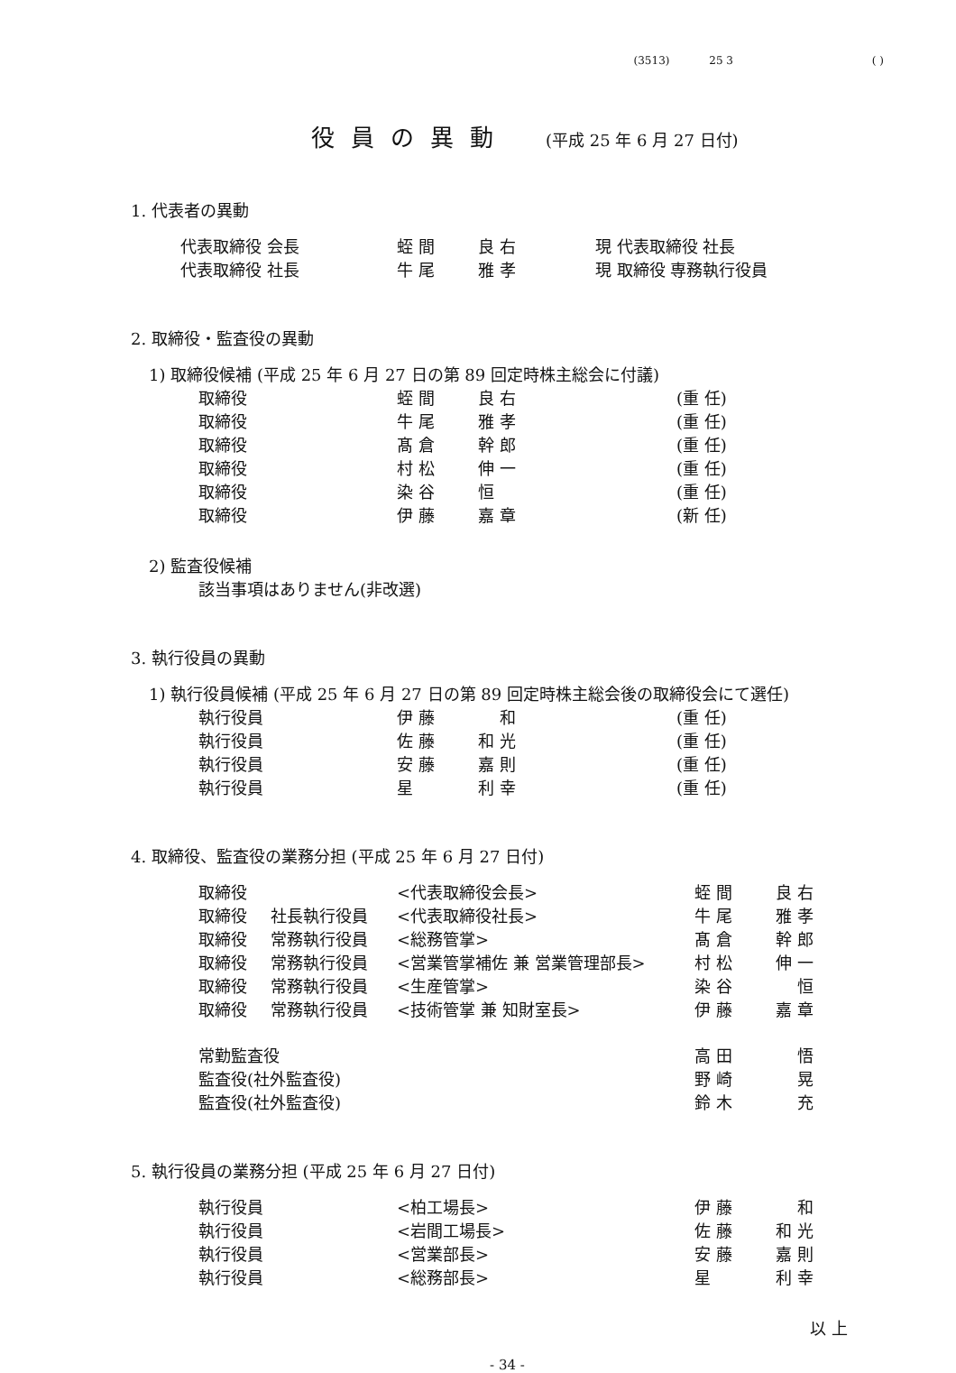(3513) 25 3 ( )
役員の異動 (平成 25 年 6 月 27 日付)
1. 代表者の異動
| 代表取締役 会長 | 蛭 間 | 良 右 | 現 代表取締役 社長 |
| 代表取締役 社長 | 牛 尾 | 雅 孝 | 現 取締役 専務執行役員 |
2. 取締役・監査役の異動
1) 取締役候補 (平成 25 年 6 月 27 日の第 89 回定時株主総会に付議)
| 取締役 | 蛭 間 | 良 右 | (重 任) |
| 取締役 | 牛 尾 | 雅 孝 | (重 任) |
| 取締役 | 髙 倉 | 幹 郎 | (重 任) |
| 取締役 | 村 松 | 伸 一 | (重 任) |
| 取締役 | 染 谷 | 恒 | (重 任) |
| 取締役 | 伊 藤 | 嘉 章 | (新 任) |
2) 監査役候補
該当事項はありません(非改選)
3. 執行役員の異動
1) 執行役員候補 (平成 25 年 6 月 27 日の第 89 回定時株主総会後の取締役会にて選任)
| 執行役員 | 伊 藤 | 和 | (重 任) |
| 執行役員 | 佐 藤 | 和 光 | (重 任) |
| 執行役員 | 安 藤 | 嘉 則 | (重 任) |
| 執行役員 | 星 | 利 幸 | (重 任) |
4. 取締役、監査役の業務分担 (平成 25 年 6 月 27 日付)
| 取締役 | | <代表取締役会長> | 蛭 間 | 良 右 |
| 取締役 | 社長執行役員 | <代表取締役社長> | 牛 尾 | 雅 孝 |
| 取締役 | 常務執行役員 | <総務管掌> | 髙 倉 | 幹 郎 |
| 取締役 | 常務執行役員 | <営業管掌補佐 兼 営業管理部長> | 村 松 | 伸 一 |
| 取締役 | 常務執行役員 | <生産管掌> | 染 谷 | 恒 |
| 取締役 | 常務執行役員 | <技術管掌 兼 知財室長> | 伊 藤 | 嘉 章 |
| 常勤監査役 | | | 高 田 | 悟 |
| 監査役(社外監査役) | | | 野 崎 | 晃 |
| 監査役(社外監査役) | | | 鈴 木 | 充 |
5. 執行役員の業務分担 (平成 25 年 6 月 27 日付)
| 執行役員 | <柏工場長> | 伊 藤 | 和 |
| 執行役員 | <岩間工場長> | 佐 藤 | 和 光 |
| 執行役員 | <営業部長> | 安 藤 | 嘉 則 |
| 執行役員 | <総務部長> | 星 | 利 幸 |
以 上
- 34 -